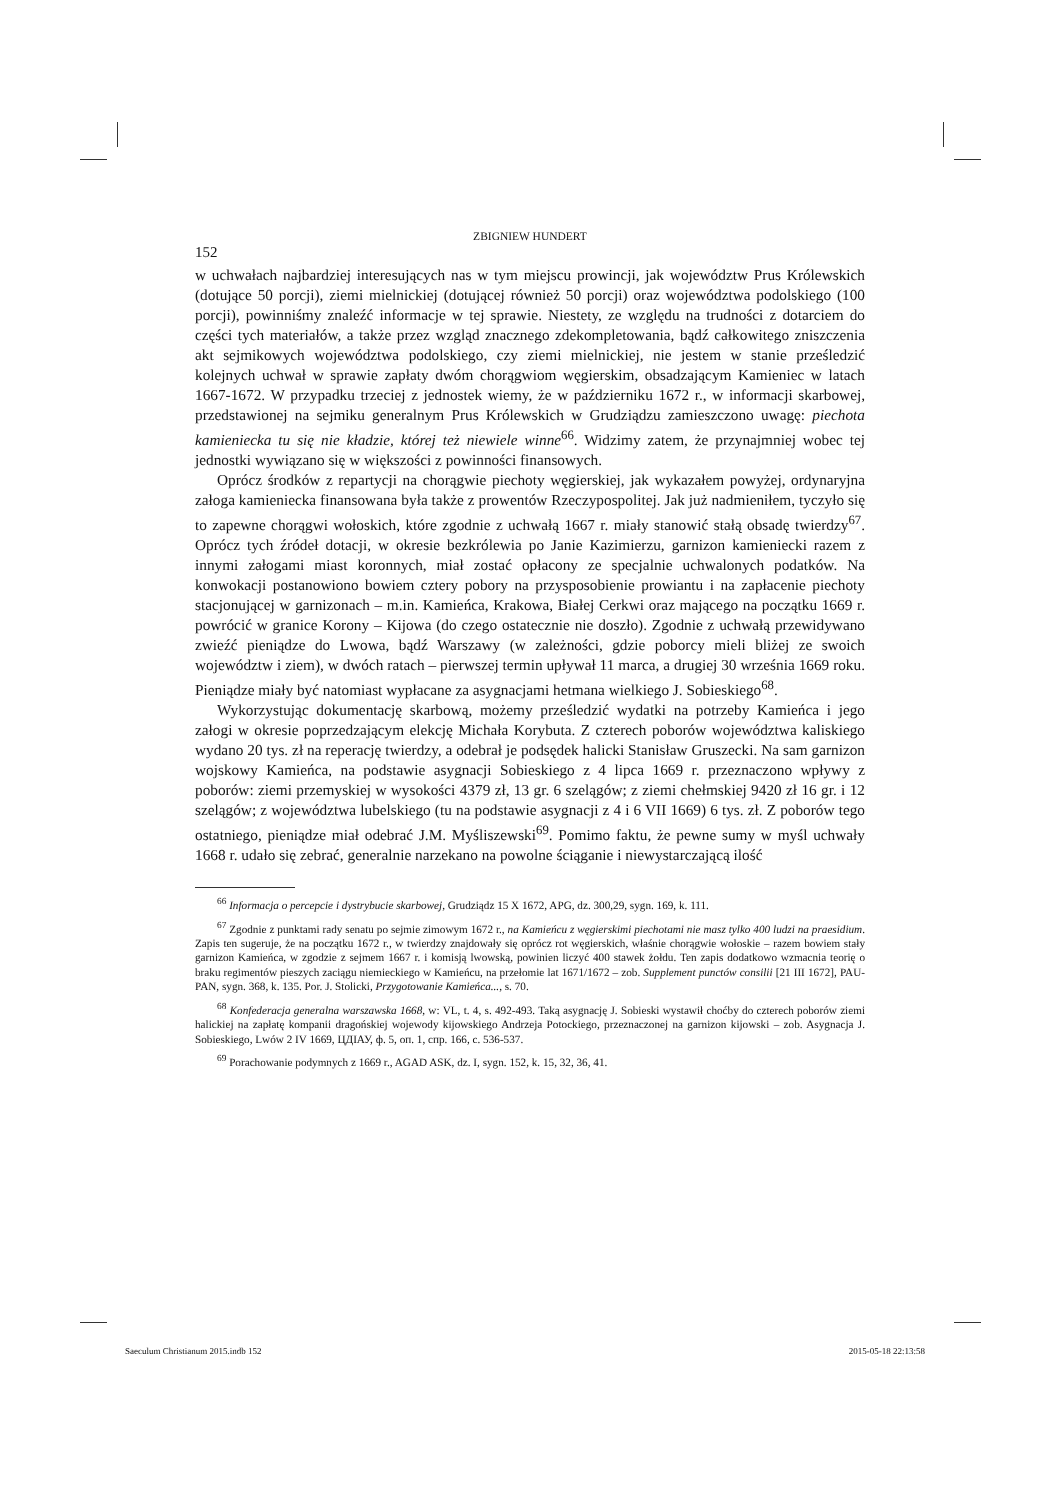ZBIGNIEW HUNDERT
152
w uchwałach najbardziej interesujących nas w tym miejscu prowincji, jak województw Prus Królewskich (dotujące 50 porcji), ziemi mielnickiej (dotującej również 50 porcji) oraz województwa podolskiego (100 porcji), powinniśmy znaleźć informacje w tej sprawie. Niestety, ze względu na trudności z dotarciem do części tych materiałów, a także przez wzgląd znacznego zdekompletowania, bądź całkowitego zniszczenia akt sejmikowych województwa podolskiego, czy ziemi mielnickiej, nie jestem w stanie prześledzić kolejnych uchwał w sprawie zapłaty dwóm chorągwiom węgierskim, obsadzającym Kamieniec w latach 1667-1672. W przypadku trzeciej z jednostek wiemy, że w październiku 1672 r., w informacji skarbowej, przedstawionej na sejmiku generalnym Prus Królewskich w Grudziądzu zamieszczono uwagę: piechota kamieniecka tu się nie kładzie, której też niewiele winne<sup>66</sup>. Widzimy zatem, że przynajmniej wobec tej jednostki wywiązano się w większości z powinności finansowych.
Oprócz środków z repartycji na chorągwie piechoty węgierskiej, jak wykazałem powyżej, ordynaryjna załoga kamieniecka finansowana była także z prowentów Rzeczypospolitej. Jak już nadmieniłem, tyczyło się to zapewne chorągwi wołoskich, które zgodnie z uchwałą 1667 r. miały stanowić stałą obsadę twierdzy<sup>67</sup>. Oprócz tych źródeł dotacji, w okresie bezkrólewia po Janie Kazimierzu, garnizon kamieniecki razem z innymi załogami miast koronnych, miał zostać opłacony ze specjalnie uchwalonych podatków. Na konwokacji postanowiono bowiem cztery pobory na przysposobienie prowiantu i na zapłacenie piechoty stacjonującej w garnizonach – m.in. Kamieńca, Krakowa, Białej Cerkwi oraz mającego na początku 1669 r. powrócić w granice Korony – Kijowa (do czego ostatecznie nie doszło). Zgodnie z uchwałą przewidywano zwieźć pieniądze do Lwowa, bądź Warszawy (w zależności, gdzie poborcy mieli bliżej ze swoich województw i ziem), w dwóch ratach – pierwszej termin upływał 11 marca, a drugiej 30 września 1669 roku. Pieniądze miały być natomiast wypłacane za asygnacjami hetmana wielkiego J. Sobieskiego<sup>68</sup>.
Wykorzystując dokumentację skarbową, możemy prześledzić wydatki na potrzeby Kamieńca i jego załogi w okresie poprzedzającym elekcję Michała Korybuta. Z czterech poborów województwa kaliskiego wydano 20 tys. zł na reperację twierdzy, a odebrał je podsędek halicki Stanisław Gruszecki. Na sam garnizon wojskowy Kamieńca, na podstawie asygnacji Sobieskiego z 4 lipca 1669 r. przeznaczono wpływy z poborów: ziemi przemyskiej w wysokości 4379 zł, 13 gr. 6 szelągów; z ziemi chełmskiej 9420 zł 16 gr. i 12 szelągów; z województwa lubelskiego (tu na podstawie asygnacji z 4 i 6 VII 1669) 6 tys. zł. Z poborów tego ostatniego, pieniądze miał odebrać J.M. Myśliszewski<sup>69</sup>. Pomimo faktu, że pewne sumy w myśl uchwały 1668 r. udało się zebrać, generalnie narzekano na powolne ściąganie i niewystarczającą ilość
<sup>66</sup> Informacja o percepcie i dystrybucie skarbowej, Grudziądz 15 X 1672, APG, dz. 300,29, sygn. 169, k. 111.
<sup>67</sup> Zgodnie z punktami rady senatu po sejmie zimowym 1672 r., na Kamieńcu z węgierskimi piechotami nie masz tylko 400 ludzi na praesidium. Zapis ten sugeruje, że na początku 1672 r., w twierdzy znajdowały się oprócz rot węgierskich, właśnie chorągwie wołoskie – razem bowiem stały garnizon Kamieńca, w zgodzie z sejmem 1667 r. i komisją lwowską, powinien liczyć 400 stawek żołdu. Ten zapis dodatkowo wzmacnia teorię o braku regimentów pieszych zaciągu niemieckiego w Kamieńcu, na przełomie lat 1671/1672 – zob. Supplement punctów consilii [21 III 1672], PAU-PAN, sygn. 368, k. 135. Por. J. Stolicki, Przygotowanie Kamieńca..., s. 70.
<sup>68</sup> Konfederacja generalna warszawska 1668, w: VL, t. 4, s. 492-493. Taką asygnację J. Sobieski wystawił choćby do czterech poborów ziemi halickiej na zapłatę kompanii dragońskiej wojewody kijowskiego Andrzeja Potockiego, przeznaczonej na garnizon kijowski – zob. Asygnacja J. Sobieskiego, Lwów 2 IV 1669, ЦДІАУ, ф. 5, оп. 1, спр. 166, с. 536-537.
<sup>69</sup> Porachowanie podymnych z 1669 r., AGAD ASK, dz. I, sygn. 152, k. 15, 32, 36, 41.
Saeculum Christianum 2015.indb 152 2015-05-18 22:13:58